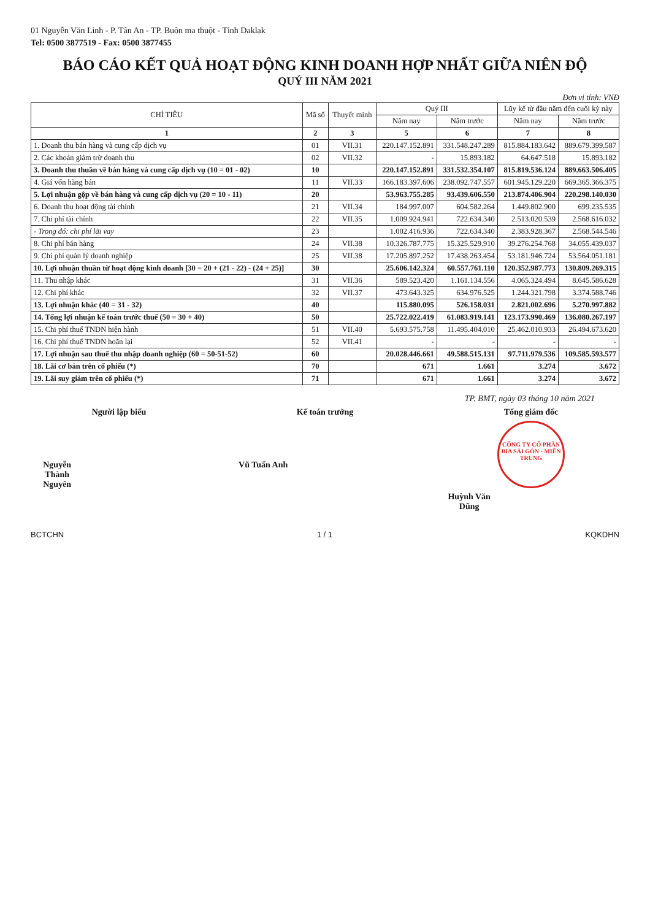01 Nguyễn Văn Linh - P. Tân An - TP. Buôn ma thuột - Tỉnh Daklak
Tel: 0500 3877519 - Fax: 0500 3877455
BÁO CÁO KẾT QUẢ HOẠT ĐỘNG KINH DOANH HỢP NHẤT GIỮA NIÊN ĐỘ
QUÝ III NĂM 2021
Đơn vị tính: VNĐ
| CHỈ TIÊU | Mã số | Thuyết minh | Quý III | | Lũy kế từ đầu năm đến cuối kỳ này | |
| --- | --- | --- | --- | --- | --- | --- |
| | | | Năm nay | Năm trước | Năm nay | Năm trước |
| 1 | 2 | 3 | 5 | 6 | 7 | 8 |
| 1. Doanh thu bán hàng và cung cấp dịch vụ | 01 | VII.31 | 220.147.152.891 | 331.548.247.289 | 815.884.183.642 | 889.679.399.587 |
| 2. Các khoản giảm trừ doanh thu | 02 | VII.32 | - | 15.893.182 | 64.647.518 | 15.893.182 |
| 3. Doanh thu thuần về bán hàng và cung cấp dịch vụ (10 = 01 - 02) | 10 | | 220.147.152.891 | 331.532.354.107 | 815.819.536.124 | 889.663.506.405 |
| 4. Giá vốn hàng bán | 11 | VII.33 | 166.183.397.606 | 238.092.747.557 | 601.945.129.220 | 669.365.366.375 |
| 5. Lợi nhuận gộp về bán hàng và cung cấp dịch vụ (20 = 10 - 11) | 20 | | 53.963.755.285 | 93.439.606.550 | 213.874.406.904 | 220.298.140.030 |
| 6. Doanh thu hoạt động tài chính | 21 | VII.34 | 184.997.007 | 604.582.264 | 1.449.802.900 | 699.235.535 |
| 7. Chi phí tài chính | 22 | VII.35 | 1.009.924.941 | 722.634.340 | 2.513.020.539 | 2.568.616.032 |
| - Trong đó: chi phí lãi vay | 23 | | 1.002.416.936 | 722.634.340 | 2.383.928.367 | 2.568.544.546 |
| 8. Chi phí bán hàng | 24 | VII.38 | 10.326.787.775 | 15.325.529.910 | 39.276.254.768 | 34.055.439.037 |
| 9. Chi phí quản lý doanh nghiệp | 25 | VII.38 | 17.205.897.252 | 17.438.263.454 | 53.181.946.724 | 53.564.051.181 |
| 10. Lợi nhuận thuần từ hoạt động kinh doanh [30 = 20 + (21 - 22) - (24 + 25)] | 30 | | 25.606.142.324 | 60.557.761.110 | 120.352.987.773 | 130.809.269.315 |
| 11. Thu nhập khác | 31 | VII.36 | 589.523.420 | 1.161.134.556 | 4.065.324.494 | 8.645.586.628 |
| 12. Chi phí khác | 32 | VII.37 | 473.643.325 | 634.976.525 | 1.244.321.798 | 3.374.588.746 |
| 13. Lợi nhuận khác (40 = 31 - 32) | 40 | | 115.880.095 | 526.158.031 | 2.821.002.696 | 5.270.997.882 |
| 14. Tổng lợi nhuận kế toán trước thuế (50 = 30 + 40) | 50 | | 25.722.022.419 | 61.083.919.141 | 123.173.990.469 | 136.080.267.197 |
| 15. Chi phí thuế TNDN hiện hành | 51 | VII.40 | 5.693.575.758 | 11.495.404.010 | 25.462.010.933 | 26.494.673.620 |
| 16. Chi phí thuế TNDN hoãn lại | 52 | VII.41 | - | - | - | - |
| 17. Lợi nhuận sau thuế thu nhập doanh nghiệp (60 = 50-51-52) | 60 | | 20.028.446.661 | 49.588.515.131 | 97.711.979.536 | 109.585.593.577 |
| 18. Lãi cơ bản trên cổ phiếu (*) | 70 | | 671 | 1.661 | 3.274 | 3.672 |
| 19. Lãi suy giảm trên cổ phiếu (*) | 71 | | 671 | 1.661 | 3.274 | 3.672 |
TP. BMT, ngày 03 tháng 10 năm 2021
Người lập biểu
Nguyễn Thành Nguyên
Kế toán trưởng
Vũ Tuấn Anh
Tổng giám đốc
CÔNG TY CỔ PHẦN BIA SÀI GÒN - MIỀN TRUNG
Huỳnh Văn Dũng
BCTCHN 1 / 1 KQKDHN